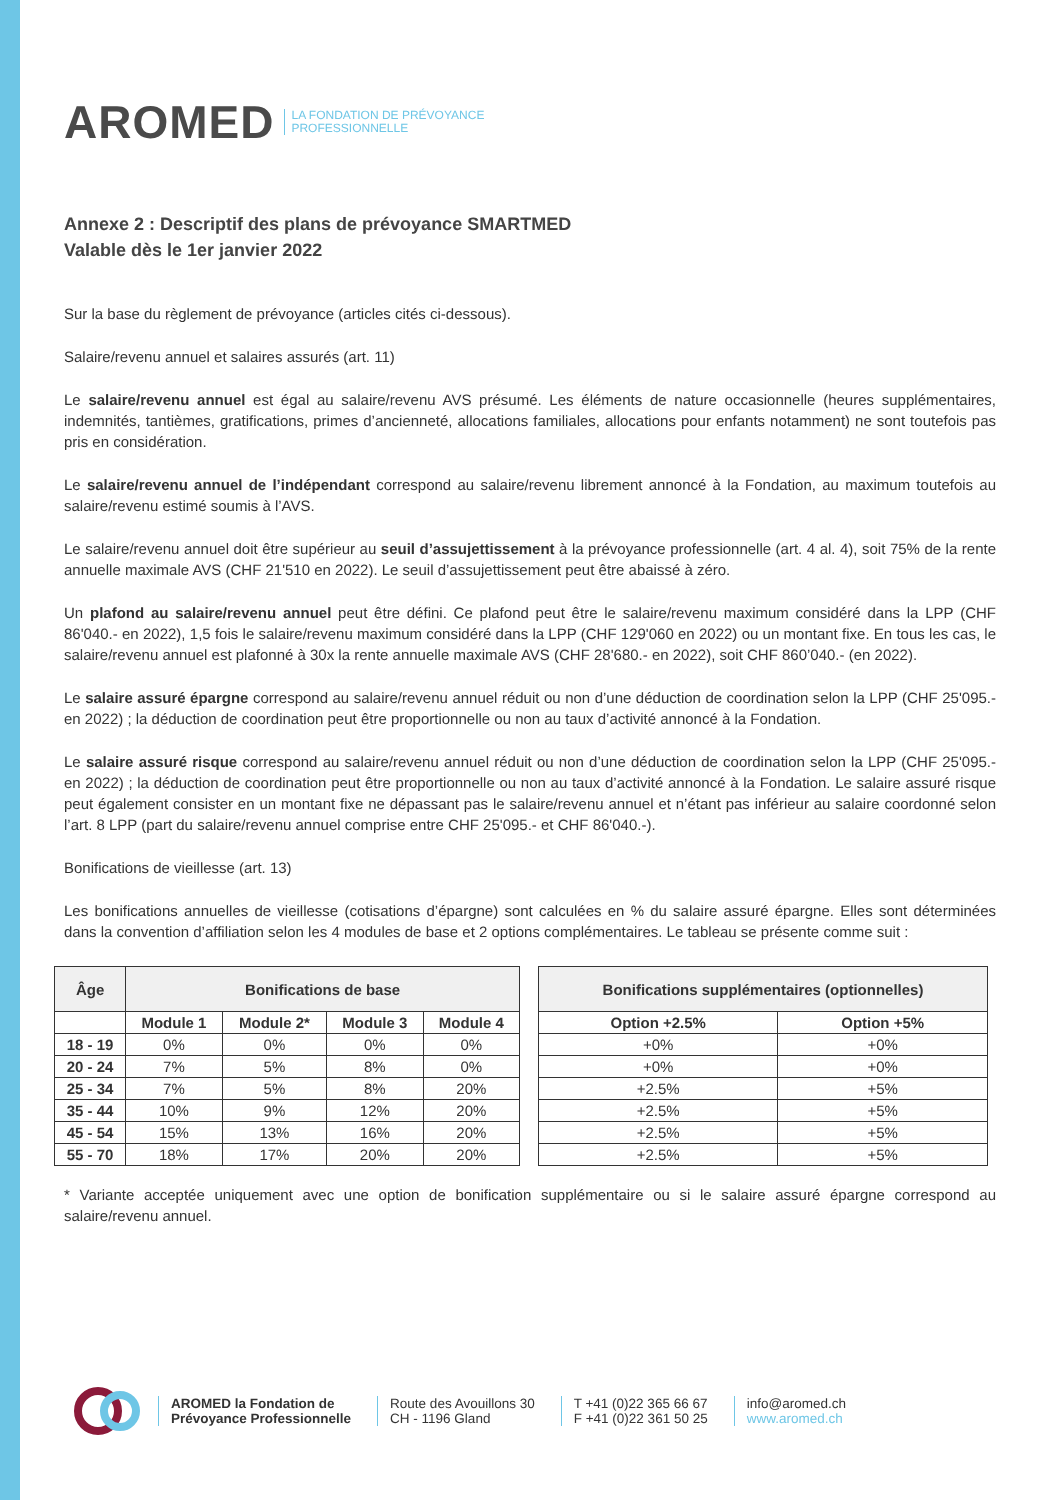AROMED LA FONDATION DE PRÉVOYANCE
PROFESSIONNELLE
Annexe 2 : Descriptif des plans de prévoyance SMARTMED
Valable dès le 1er janvier 2022
Sur la base du règlement de prévoyance (articles cités ci-dessous).
Salaire/revenu annuel et salaires assurés (art. 11)
Le salaire/revenu annuel est égal au salaire/revenu AVS présumé. Les éléments de nature occasionnelle (heures supplémentaires, indemnités, tantièmes, gratifications, primes d’ancienneté, allocations familiales, allocations pour enfants notamment) ne sont toutefois pas pris en considération.
Le salaire/revenu annuel de l’indépendant correspond au salaire/revenu librement annoncé à la Fondation, au maximum toutefois au salaire/revenu estimé soumis à l’AVS.
Le salaire/revenu annuel doit être supérieur au seuil d’assujettissement à la prévoyance professionnelle (art. 4 al. 4), soit 75% de la rente annuelle maximale AVS (CHF 21'510 en 2022). Le seuil d’assujettissement peut être abaissé à zéro.
Un plafond au salaire/revenu annuel peut être défini. Ce plafond peut être le salaire/revenu maximum considéré dans la LPP (CHF 86'040.- en 2022), 1,5 fois le salaire/revenu maximum considéré dans la LPP (CHF 129'060 en 2022) ou un montant fixe. En tous les cas, le salaire/revenu annuel est plafonné à 30x la rente annuelle maximale AVS (CHF 28'680.- en 2022), soit CHF 860’040.- (en 2022).
Le salaire assuré épargne correspond au salaire/revenu annuel réduit ou non d’une déduction de coordination selon la LPP (CHF 25'095.- en 2022) ; la déduction de coordination peut être proportionnelle ou non au taux d’activité annoncé à la Fondation.
Le salaire assuré risque correspond au salaire/revenu annuel réduit ou non d’une déduction de coordination selon la LPP (CHF 25'095.- en 2022) ; la déduction de coordination peut être proportionnelle ou non au taux d’activité annoncé à la Fondation. Le salaire assuré risque peut également consister en un montant fixe ne dépassant pas le salaire/revenu annuel et n’étant pas inférieur au salaire coordonné selon l’art. 8 LPP (part du salaire/revenu annuel comprise entre CHF 25'095.- et CHF 86'040.-).
Bonifications de vieillesse (art. 13)
Les bonifications annuelles de vieillesse (cotisations d’épargne) sont calculées en % du salaire assuré épargne. Elles sont déterminées dans la convention d’affiliation selon les 4 modules de base et 2 options complémentaires. Le tableau se présente comme suit :
| Âge | Bonifications de base | | | | | Bonifications supplémentaires (optionnelles) | |
| | Module 1 | Module 2* | Module 3 | Module 4 | | Option +2.5% | Option +5% |
| 18 - 19 | 0% | 0% | 0% | 0% | | +0% | +0% |
| 20 - 24 | 7% | 5% | 8% | 0% | | +0% | +0% |
| 25 - 34 | 7% | 5% | 8% | 20% | | +2.5% | +5% |
| 35 - 44 | 10% | 9% | 12% | 20% | | +2.5% | +5% |
| 45 - 54 | 15% | 13% | 16% | 20% | | +2.5% | +5% |
| 55 - 70 | 18% | 17% | 20% | 20% | | +2.5% | +5% |
* Variante acceptée uniquement avec une option de bonification supplémentaire ou si le salaire assuré épargne correspond au salaire/revenu annuel.
AROMED la Fondation de
Prévoyance Professionnelle
Route des Avouillons 30
CH - 1196 Gland
T +41 (0)22 365 66 67
F +41 (0)22 361 50 25
info@aromed.ch
www.aromed.ch